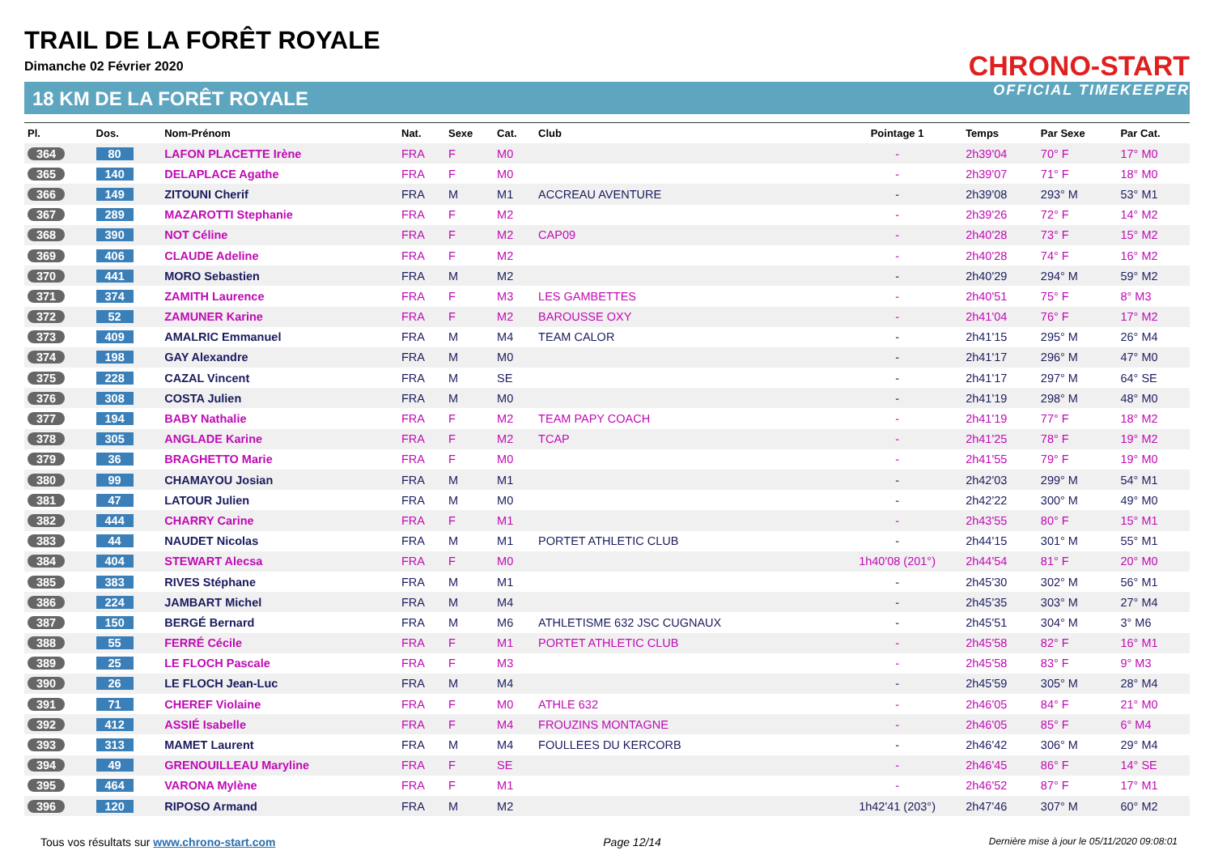TRAIL DE LA FORÊT ROYALE
Dimanche 02 Février 2020
18 KM DE LA FORÊT ROYALE
CHRONO-START
OFFICIAL TIMEKEEPER
| Pl. | Dos. | Nom-Prénom | Nat. | Sexe | Cat. | Club | Pointage 1 | Temps | Par Sexe | Par Cat. |
| --- | --- | --- | --- | --- | --- | --- | --- | --- | --- | --- |
| 364 | 80 | LAFON PLACETTE Irène | FRA | F | M0 | | - | 2h39'04 | 70° F | 17° M0 |
| 365 | 140 | DELAPLACE Agathe | FRA | F | M0 | | - | 2h39'07 | 71° F | 18° M0 |
| 366 | 149 | ZITOUNI Cherif | FRA | M | M1 | ACCREAU AVENTURE | - | 2h39'08 | 293° M | 53° M1 |
| 367 | 289 | MAZAROTTI Stephanie | FRA | F | M2 | | - | 2h39'26 | 72° F | 14° M2 |
| 368 | 390 | NOT Céline | FRA | F | M2 | CAP09 | - | 2h40'28 | 73° F | 15° M2 |
| 369 | 406 | CLAUDE Adeline | FRA | F | M2 | | - | 2h40'28 | 74° F | 16° M2 |
| 370 | 441 | MORO Sebastien | FRA | M | M2 | | - | 2h40'29 | 294° M | 59° M2 |
| 371 | 374 | ZAMITH Laurence | FRA | F | M3 | LES GAMBETTES | - | 2h40'51 | 75° F | 8° M3 |
| 372 | 52 | ZAMUNER Karine | FRA | F | M2 | BAROUSSE OXY | - | 2h41'04 | 76° F | 17° M2 |
| 373 | 409 | AMALRIC Emmanuel | FRA | M | M4 | TEAM CALOR | - | 2h41'15 | 295° M | 26° M4 |
| 374 | 198 | GAY Alexandre | FRA | M | M0 | | - | 2h41'17 | 296° M | 47° M0 |
| 375 | 228 | CAZAL Vincent | FRA | M | SE | | - | 2h41'17 | 297° M | 64° SE |
| 376 | 308 | COSTA Julien | FRA | M | M0 | | - | 2h41'19 | 298° M | 48° M0 |
| 377 | 194 | BABY Nathalie | FRA | F | M2 | TEAM PAPY COACH | - | 2h41'19 | 77° F | 18° M2 |
| 378 | 305 | ANGLADE Karine | FRA | F | M2 | TCAP | - | 2h41'25 | 78° F | 19° M2 |
| 379 | 36 | BRAGHETTO Marie | FRA | F | M0 | | - | 2h41'55 | 79° F | 19° M0 |
| 380 | 99 | CHAMAYOU Josian | FRA | M | M1 | | - | 2h42'03 | 299° M | 54° M1 |
| 381 | 47 | LATOUR Julien | FRA | M | M0 | | - | 2h42'22 | 300° M | 49° M0 |
| 382 | 444 | CHARRY Carine | FRA | F | M1 | | - | 2h43'55 | 80° F | 15° M1 |
| 383 | 44 | NAUDET Nicolas | FRA | M | M1 | PORTET ATHLETIC CLUB | - | 2h44'15 | 301° M | 55° M1 |
| 384 | 404 | STEWART Alecsa | FRA | F | M0 | | 1h40'08 (201°) | 2h44'54 | 81° F | 20° M0 |
| 385 | 383 | RIVES Stéphane | FRA | M | M1 | | - | 2h45'30 | 302° M | 56° M1 |
| 386 | 224 | JAMBART Michel | FRA | M | M4 | | - | 2h45'35 | 303° M | 27° M4 |
| 387 | 150 | BERGÉ Bernard | FRA | M | M6 | ATHLETISME 632 JSC CUGNAUX | - | 2h45'51 | 304° M | 3° M6 |
| 388 | 55 | FERRÉ Cécile | FRA | F | M1 | PORTET ATHLETIC CLUB | - | 2h45'58 | 82° F | 16° M1 |
| 389 | 25 | LE FLOCH Pascale | FRA | F | M3 | | - | 2h45'58 | 83° F | 9° M3 |
| 390 | 26 | LE FLOCH Jean-Luc | FRA | M | M4 | | - | 2h45'59 | 305° M | 28° M4 |
| 391 | 71 | CHEREF Violaine | FRA | F | M0 | ATHLE 632 | - | 2h46'05 | 84° F | 21° M0 |
| 392 | 412 | ASSIÉ Isabelle | FRA | F | M4 | FROUZINS MONTAGNE | - | 2h46'05 | 85° F | 6° M4 |
| 393 | 313 | MAMET Laurent | FRA | M | M4 | FOULLEES DU KERCORB | - | 2h46'42 | 306° M | 29° M4 |
| 394 | 49 | GRENOUILLEAU Maryline | FRA | F | SE | | - | 2h46'45 | 86° F | 14° SE |
| 395 | 464 | VARONA Mylène | FRA | F | M1 | | - | 2h46'52 | 87° F | 17° M1 |
| 396 | 120 | RIPOSO Armand | FRA | M | M2 | | 1h42'41 (203°) | 2h47'46 | 307° M | 60° M2 |
Tous vos résultats sur www.chrono-start.com Page 12/14 Dernière mise à jour le 05/11/2020 09:08:01